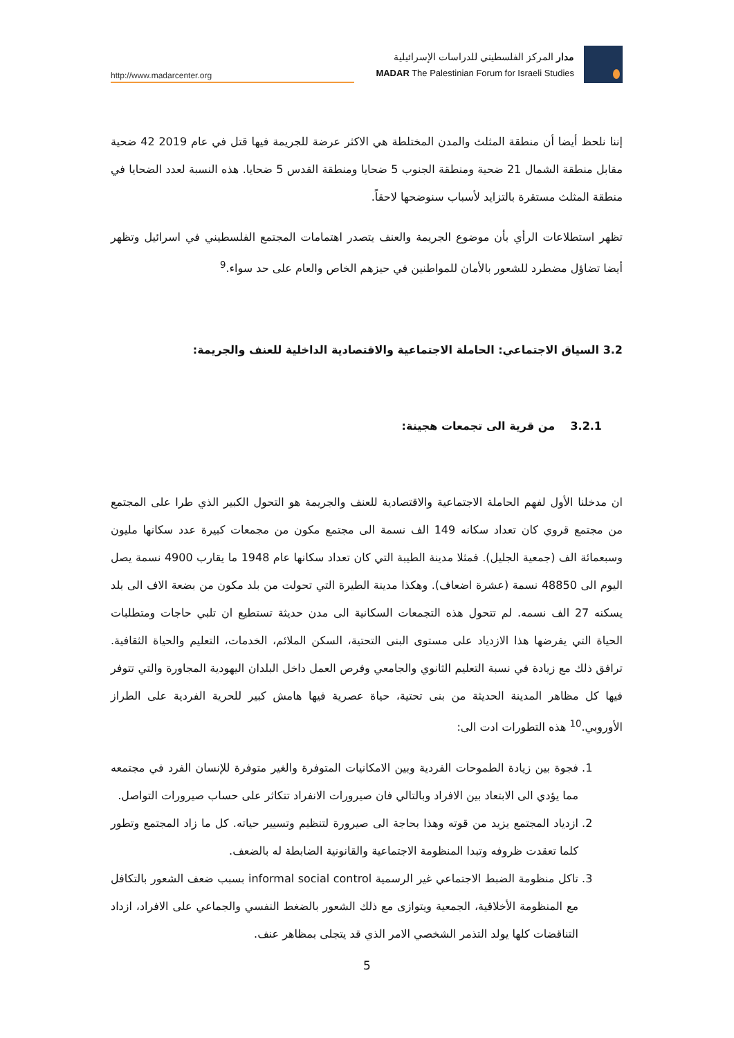http://www.madarcenter.org
مدار المركز الفلسطيني للدراسات الإسرائيلية
MADAR The Palestinian Forum for Israeli Studies
إننا نلحظ أيضا أن منطقة المثلث والمدن المختلطة هي الاكثر عرضة للجريمة فيها قتل في عام 2019 42 ضحية مقابل منطقة الشمال 21 ضحية ومنطقة الجنوب 5 ضحايا ومنطقة القدس 5 ضحايا. هذه النسبة لعدد الضحايا في منطقة المثلث مستقرة بالتزايد لأسباب سنوضحها لاحقاً.
تظهر استطلاعات الرأي بأن موضوع الجريمة والعنف يتصدر اهتمامات المجتمع الفلسطيني في اسرائيل وتظهر أيضا تضاؤل مضطرد للشعور بالأمان للمواطنين في حيزهم الخاص والعام على حد سواء.<sup>9</sup>
3.2 السياق الاجتماعي: الحاملة الاجتماعية والاقتصادية الداخلية للعنف والجريمة:
3.2.1 من قرية الى تجمعات هجينة:
ان مدخلنا الأول لفهم الحاملة الاجتماعية والاقتصادية للعنف والجريمة هو التحول الكبير الذي طرا على المجتمع من مجتمع قروي كان تعداد سكانه 149 الف نسمة الى مجتمع مكون من مجمعات كبيرة عدد سكانها مليون وسبعمائة الف (جمعية الجليل). فمثلا مدينة الطيبة التي كان تعداد سكانها عام 1948 ما يقارب 4900 نسمة يصل اليوم الى 48850 نسمة (عشرة اضعاف). وهكذا مدينة الطيرة التي تحولت من بلد مكون من بضعة الاف الى بلد يسكنه 27 الف نسمه. لم تتحول هذه التجمعات السكانية الى مدن حديثة تستطيع ان تلبي حاجات ومتطلبات الحياة التي يفرضها هذا الازدياد على مستوى البنى التحتية، السكن الملائم، الخدمات، التعليم والحياة الثقافية. ترافق ذلك مع زيادة في نسبة التعليم الثانوي والجامعي وفرص العمل داخل البلدان اليهودية المجاورة والتي تتوفر فيها كل مظاهر المدينة الحديثة من بنى تحتية، حياة عصرية فيها هامش كبير للحرية الفردية على الطراز الأوروبي.<sup>10</sup> هذه التطورات ادت الى:
1. فجوة بين زيادة الطموحات الفردية وبين الامكانيات المتوفرة والغير متوفرة للإنسان الفرد في مجتمعه مما يؤدي الى الابتعاد بين الافراد وبالتالي فان صيرورات الانفراد تتكاثر على حساب صيرورات التواصل.
2. ازدياد المجتمع يزيد من قوته وهذا بحاجة الى صيرورة لتنظيم وتسيير حياته. كل ما زاد المجتمع وتطور كلما تعقدت ظروفه وتبدا المنظومة الاجتماعية والقانونية الضابطة له بالضعف.
3. تاكل منظومة الضبط الاجتماعي غير الرسمية informal social control بسبب ضعف الشعور بالتكافل مع المنظومة الأخلاقية، الجمعية ويتوازى مع ذلك الشعور بالضغط النفسي والجماعي على الافراد، ازداد التناقضات كلها يولد التذمر الشخصي الامر الذي قد يتجلى بمظاهر عنف.
5